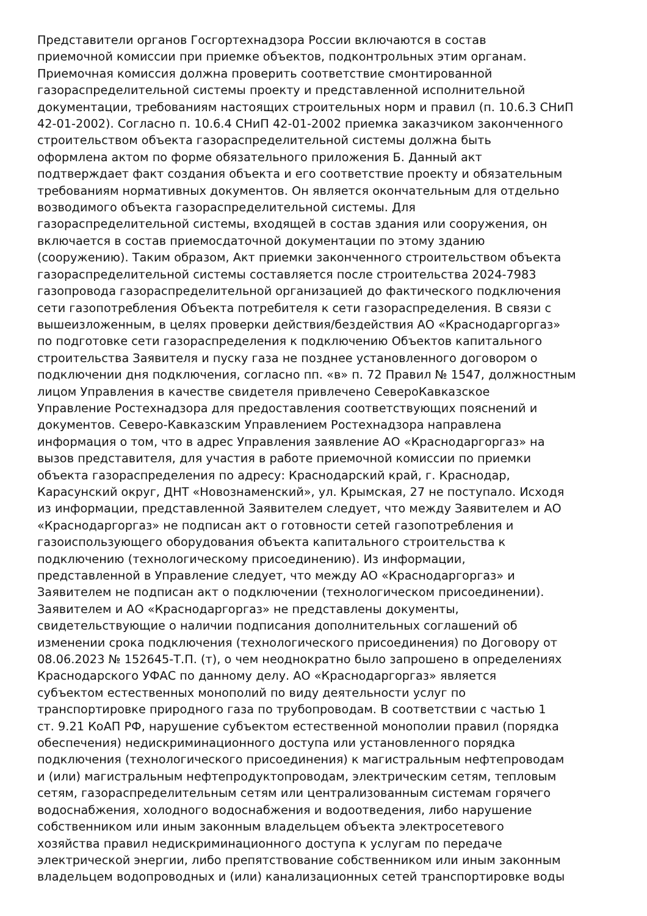Представители органов Госгортехнадзора России включаются в состав
приемочной комиссии при приемке объектов, подконтрольных этим органам.
Приемочная комиссия должна проверить соответствие смонтированной
газораспределительной системы проекту и представленной исполнительной
документации, требованиям настоящих строительных норм и правил (п. 10.6.3 СНиП
42-01-2002). Согласно п. 10.6.4 СНиП 42-01-2002 приемка заказчиком законченного
строительством объекта газораспределительной системы должна быть
оформлена актом по форме обязательного приложения Б. Данный акт
подтверждает факт создания объекта и его соответствие проекту и обязательным
требованиям нормативных документов. Он является окончательным для отдельно
возводимого объекта газораспределительной системы. Для
газораспределительной системы, входящей в состав здания или сооружения, он
включается в состав приемосдаточной документации по этому зданию
(сооружению). Таким образом, Акт приемки законченного строительством объекта
газораспределительной системы составляется после строительства 2024-7983
газопровода газораспределительной организацией до фактического подключения
сети газопотребления Объекта потребителя к сети газораспределения. В связи с
вышеизложенным, в целях проверки действия/бездействия АО «Краснодаргоргаз»
по подготовке сети газораспределения к подключению Объектов капитального
строительства Заявителя и пуску газа не позднее установленного договором о
подключении дня подключения, согласно пп. «в» п. 72 Правил № 1547, должностным
лицом Управления в качестве свидетеля привлечено СевероКавказское
Управление Ростехнадзора для предоставления соответствующих пояснений и
документов. Северо-Кавказским Управлением Ростехнадзора направлена
информация о том, что в адрес Управления заявление АО «Краснодаргоргаз» на
вызов представителя, для участия в работе приемочной комиссии по приемки
объекта газораспределения по адресу: Краснодарский край, г. Краснодар,
Карасунский округ, ДНТ «Новознаменский», ул. Крымская, 27 не поступало. Исходя
из информации, представленной Заявителем следует, что между Заявителем и АО
«Краснодаргоргаз» не подписан акт о готовности сетей газопотребления и
газоиспользующего оборудования объекта капитального строительства к
подключению (технологическому присоединению). Из информации,
представленной в Управление следует, что между АО «Краснодаргоргаз» и
Заявителем не подписан акт о подключении (технологическом присоединении).
Заявителем и АО «Краснодаргоргаз» не представлены документы,
свидетельствующие о наличии подписания дополнительных соглашений об
изменении срока подключения (технологического присоединения) по Договору от
08.06.2023 № 152645-Т.П. (т), о чем неоднократно было запрошено в определениях
Краснодарского УФАС по данному делу. АО «Краснодаргоргаз» является
субъектом естественных монополий по виду деятельности услуг по
транспортировке природного газа по трубопроводам. В соответствии с частью 1
ст. 9.21 КоАП РФ, нарушение субъектом естественной монополии правил (порядка
обеспечения) недискриминационного доступа или установленного порядка
подключения (технологического присоединения) к магистральным нефтепроводам
и (или) магистральным нефтепродуктопроводам, электрическим сетям, тепловым
сетям, газораспределительным сетям или централизованным системам горячего
водоснабжения, холодного водоснабжения и водоотведения, либо нарушение
собственником или иным законным владельцем объекта электросетевого
хозяйства правил недискриминационного доступа к услугам по передаче
электрической энергии, либо препятствование собственником или иным законным
владельцем водопроводных и (или) канализационных сетей транспортировке воды